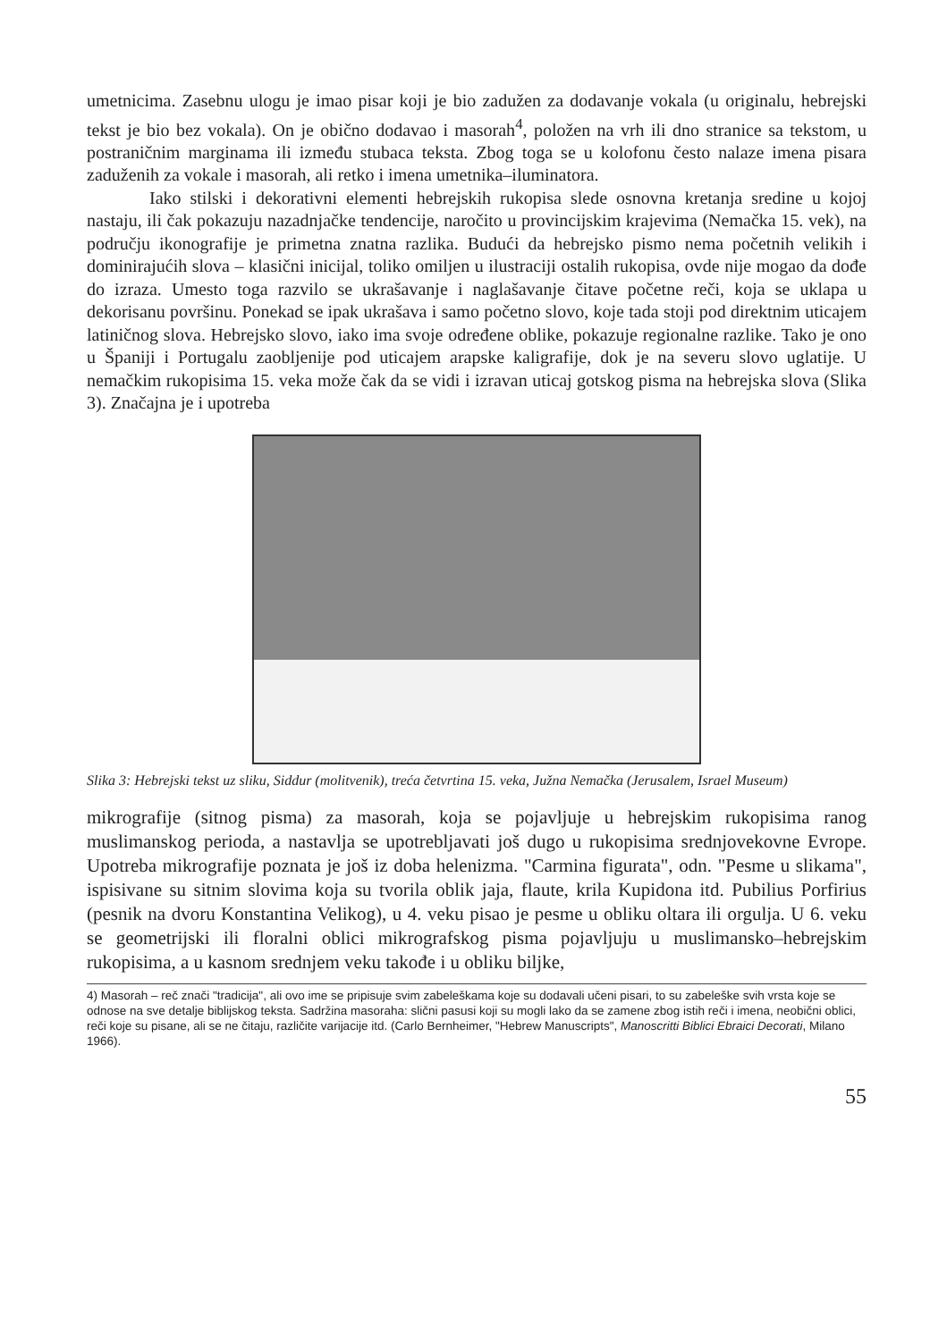umetnicima. Zasebnu ulogu je imao pisar koji je bio zadužen za dodavanje vokala (u originalu, hebrejski tekst je bio bez vokala). On je obično dodavao i masorah<sup>4</sup>, položen na vrh ili dno stranice sa tekstom, u postraničnim marginama ili između stubaca teksta. Zbog toga se u kolofonu često nalaze imena pisara zaduženih za vokale i masorah, ali retko i imena umetnika–iluminatora.
Iako stilski i dekorativni elementi hebrejskih rukopisa slede osnovna kretanja sredine u kojoj nastaju, ili čak pokazuju nazadnjačke tendencije, naročito u provincijskim krajevima (Nemačka 15. vek), na području ikonografije je primetna znatna razlika. Budući da hebrejsko pismo nema početnih velikih i dominirajućih slova – klasični inicijal, toliko omiljen u ilustraciji ostalih rukopisa, ovde nije mogao da dođe do izraza. Umesto toga razvilo se ukrašavanje i naglašavanje čitave početne reči, koja se uklapa u dekorisanu površinu. Ponekad se ipak ukrašava i samo početno slovo, koje tada stoji pod direktnim uticajem latiničnog slova. Hebrejsko slovo, iako ima svoje određene oblike, pokazuje regionalne razlike. Tako je ono u Španiji i Portugalu zaobljenije pod uticajem arapske kaligrafije, dok je na severu slovo uglatije. U nemačkim rukopisima 15. veka može čak da se vidi i izravan uticaj gotskog pisma na hebrejska slova (Slika 3). Značajna je i upotreba
Slika 3: Hebrejski tekst uz sliku, Siddur (molitvenik), treća četvrtina 15. veka, Južna Nemačka (Jerusalem, Israel Museum)
mikrografije (sitnog pisma) za masorah, koja se pojavljuje u hebrejskim rukopisima ranog muslimanskog perioda, a nastavlja se upotrebljavati još dugo u rukopisima srednjovekovne Evrope. Upotreba mikrografije poznata je još iz doba helenizma. "Carmina figurata", odn. "Pesme u slikama", ispisivane su sitnim slovima koja su tvorila oblik jaja, flaute, krila Kupidona itd. Pubilius Porfirius (pesnik na dvoru Konstantina Velikog), u 4. veku pisao je pesme u obliku oltara ili orgulja. U 6. veku se geometrijski ili floralni oblici mikrografskog pisma pojavljuju u muslimansko–hebrejskim rukopisima, a u kasnom srednjem veku takođe i u obliku biljke,
4) Masorah – reč znači "tradicija", ali ovo ime se pripisuje svim zabeleškama koje su dodavali učeni pisari, to su zabeleške svih vrsta koje se odnose na sve detalje biblijskog teksta. Sadržina masoraha: slični pasusi koji su mogli lako da se zamene zbog istih reči i imena, neobični oblici, reči koje su pisane, ali se ne čitaju, različite varijacije itd. (Carlo Bernheimer, "Hebrew Manuscripts", Manoscritti Biblici Ebraici Decorati, Milano 1966).
55